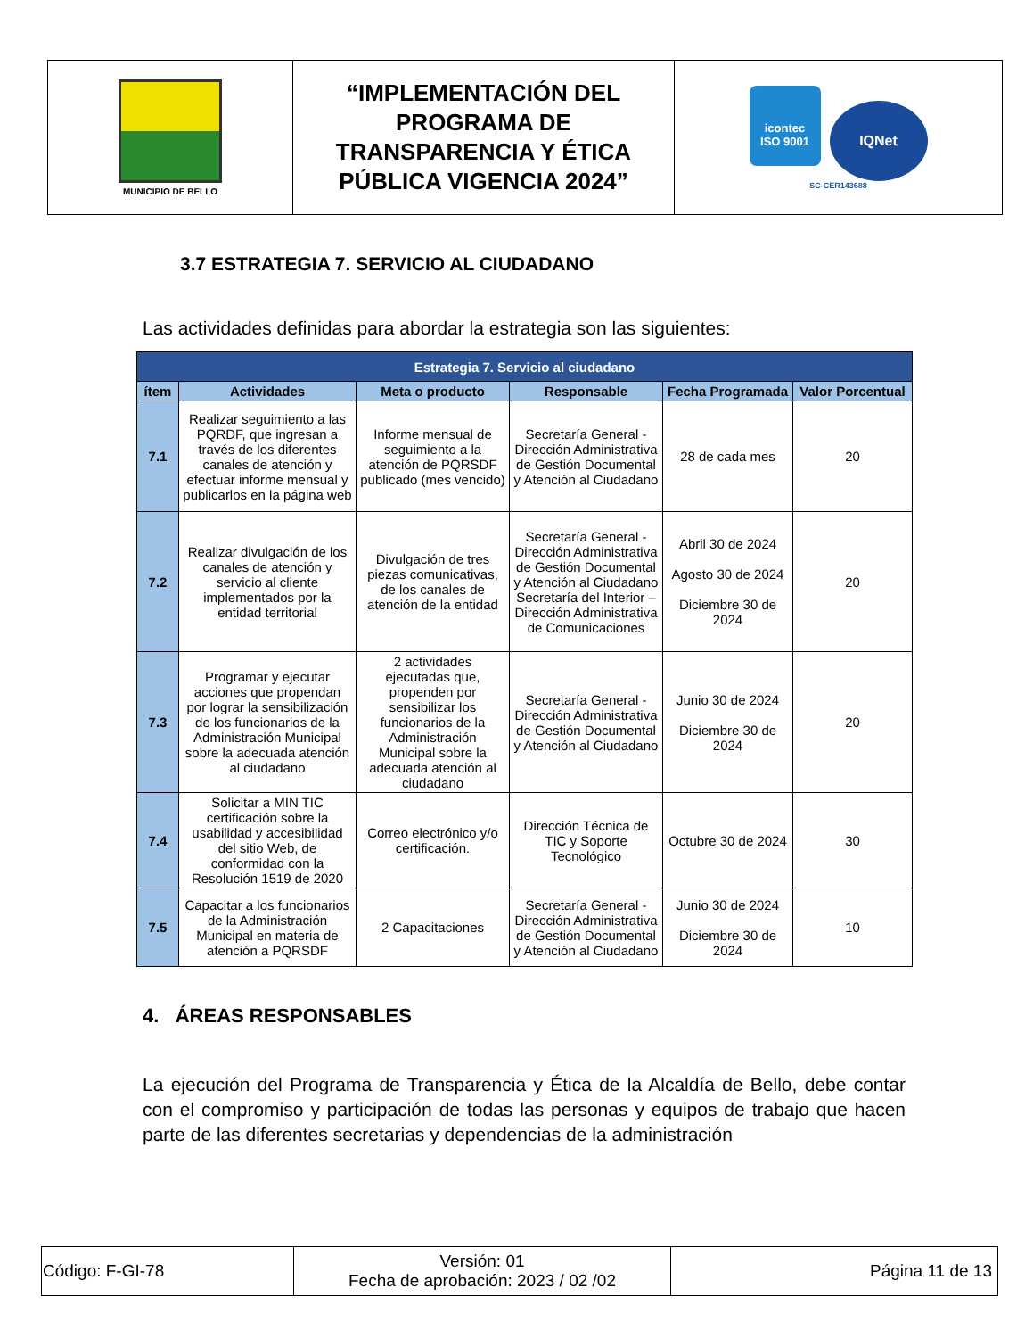| MUNICIPIO DE BELLO | “IMPLEMENTACIÓN DEL PROGRAMA DE TRANSPARENCIA Y ÉTICA PÚBLICA VIGENCIA 2024” | icontec ISO 9001 IQNet SC-CER143688 |
3.7 ESTRATEGIA 7. SERVICIO AL CIUDADANO
Las actividades definidas para abordar la estrategia son las siguientes:
| Estrategia 7. Servicio al ciudadano | | | | | |
| --- | --- | --- | --- | --- | --- |
| ítem | Actividades | Meta o producto | Responsable | Fecha Programada | Valor Porcentual |
| 7.1 | Realizar seguimiento a las PQRDF, que ingresan a través de los diferentes canales de atención y efectuar informe mensual y publicarlos en la página web | Informe mensual de seguimiento a la atención de PQRSDF publicado (mes vencido) | Secretaría General - Dirección Administrativa de Gestión Documental y Atención al Ciudadano | 28 de cada mes | 20 |
| 7.2 | Realizar divulgación de los canales de atención y servicio al cliente implementados por la entidad territorial | Divulgación de tres piezas comunicativas, de los canales de atención de la entidad | Secretaría General - Dirección Administrativa de Gestión Documental y Atención al Ciudadano Secretaría del Interior – Dirección Administrativa de Comunicaciones | Abril 30 de 2024 Agosto 30 de 2024 Diciembre 30 de 2024 | 20 |
| 7.3 | Programar y ejecutar acciones que propendan por lograr la sensibilización de los funcionarios de la Administración Municipal sobre la adecuada atención al ciudadano | 2 actividades ejecutadas que, propenden por sensibilizar los funcionarios de la Administración Municipal sobre la adecuada atención al ciudadano | Secretaría General - Dirección Administrativa de Gestión Documental y Atención al Ciudadano | Junio 30 de 2024 Diciembre 30 de 2024 | 20 |
| 7.4 | Solicitar a MIN TIC certificación sobre la usabilidad y accesibilidad del sitio Web, de conformidad con la Resolución 1519 de 2020 | Correo electrónico y/o certificación. | Dirección Técnica de TIC y Soporte Tecnológico | Octubre 30 de 2024 | 30 |
| 7.5 | Capacitar a los funcionarios de la Administración Municipal en materia de atención a PQRSDF | 2 Capacitaciones | Secretaría General - Dirección Administrativa de Gestión Documental y Atención al Ciudadano | Junio 30 de 2024 Diciembre 30 de 2024 | 10 |
4. ÁREAS RESPONSABLES
La ejecución del Programa de Transparencia y Ética de la Alcaldía de Bello, debe contar con el compromiso y participación de todas las personas y equipos de trabajo que hacen parte de las diferentes secretarias y dependencias de la administración
| Código: F-GI-78 | Versión: 01 Fecha de aprobación: 2023 / 02 /02 | Página 11 de 13 |